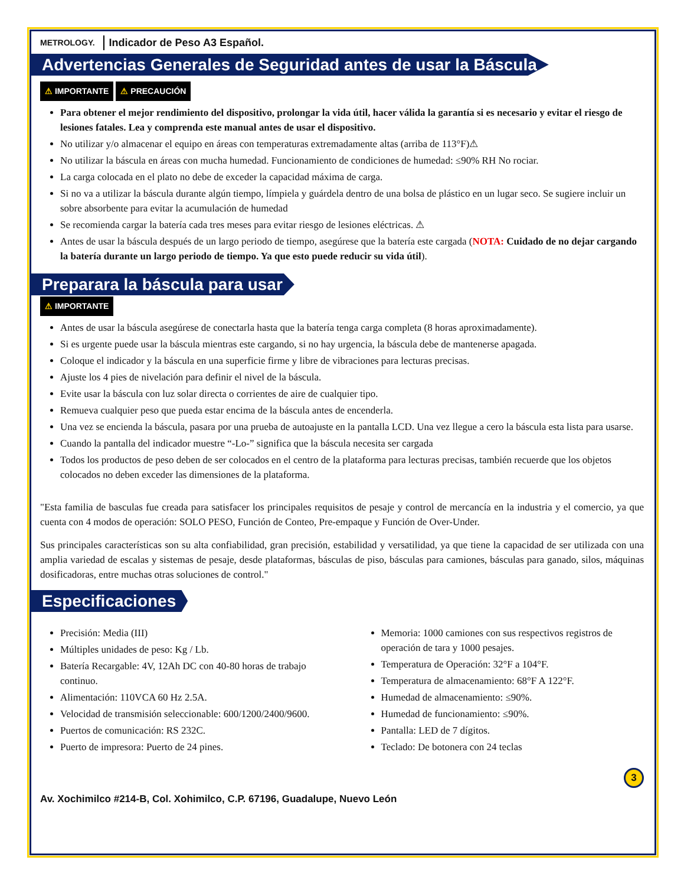METROLOGY. Indicador de Peso A3 Español.
Advertencias Generales de Seguridad antes de usar la Báscula
⚠ IMPORTANTE ⚠ PRECAUCIÓN
Para obtener el mejor rendimiento del dispositivo, prolongar la vida útil, hacer válida la garantía si es necesario y evitar el riesgo de lesiones fatales. Lea y comprenda este manual antes de usar el dispositivo.
No utilizar y/o almacenar el equipo en áreas con temperaturas extremadamente altas (arriba de 113°F)⚠
No utilizar la báscula en áreas con mucha humedad. Funcionamiento de condiciones de humedad: ≤90% RH No rociar.
La carga colocada en el plato no debe de exceder la capacidad máxima de carga.
Si no va a utilizar la báscula durante algún tiempo, límpiela y guárdela dentro de una bolsa de plástico en un lugar seco. Se sugiere incluir un sobre absorbente para evitar la acumulación de humedad
Se recomienda cargar la batería cada tres meses para evitar riesgo de lesiones eléctricas. ⚠
Antes de usar la báscula después de un largo periodo de tiempo, asegúrese que la batería este cargada (NOTA: Cuidado de no dejar cargando la batería durante un largo periodo de tiempo. Ya que esto puede reducir su vida útil).
Preparara la báscula para usar
⚠ IMPORTANTE
Antes de usar la báscula asegúrese de conectarla hasta que la batería tenga carga completa (8 horas aproximadamente).
Si es urgente puede usar la báscula mientras este cargando, si no hay urgencia, la báscula debe de mantenerse apagada.
Coloque el indicador y la báscula en una superficie firme y libre de vibraciones para lecturas precisas.
Ajuste los 4 pies de nivelación para definir el nivel de la báscula.
Evite usar la báscula con luz solar directa o corrientes de aire de cualquier tipo.
Remueva cualquier peso que pueda estar encima de la báscula antes de encenderla.
Una vez se encienda la báscula, pasara por una prueba de autoajuste en la pantalla LCD. Una vez llegue a cero la báscula esta lista para usarse.
Cuando la pantalla del indicador muestre “-Lo-” significa que la báscula necesita ser cargada
Todos los productos de peso deben de ser colocados en el centro de la plataforma para lecturas precisas, también recuerde que los objetos colocados no deben exceder las dimensiones de la plataforma.
"Esta familia de basculas fue creada para satisfacer los principales requisitos de pesaje y control de mercancía en la industria y el comercio, ya que cuenta con 4 modos de operación: SOLO PESO, Función de Conteo, Pre-empaque y Función de Over-Under.
Sus principales características son su alta confiabilidad, gran precisión, estabilidad y versatilidad, ya que tiene la capacidad de ser utilizada con una amplia variedad de escalas y sistemas de pesaje, desde plataformas, básculas de piso, básculas para camiones, básculas para ganado, silos, máquinas dosificadoras, entre muchas otras soluciones de control."
Especificaciones
Precisión: Media (III)
Múltiples unidades de peso: Kg / Lb.
Batería Recargable: 4V, 12Ah DC con 40-80 horas de trabajo continuo.
Alimentación: 110VCA 60 Hz 2.5A.
Velocidad de transmisión seleccionable: 600/1200/2400/9600.
Puertos de comunicación: RS 232C.
Puerto de impresora: Puerto de 24 pines.
Memoria: 1000 camiones con sus respectivos registros de operación de tara y 1000 pesajes.
Temperatura de Operación: 32°F a 104°F.
Temperatura de almacenamiento: 68°F A 122°F.
Humedad de almacenamiento: ≤90%.
Humedad de funcionamiento: ≤90%.
Pantalla: LED de 7 dígitos.
Teclado: De botonera con 24 teclas
Av. Xochimilco #214-B, Col. Xohimilco, C.P. 67196, Guadalupe, Nuevo León 3